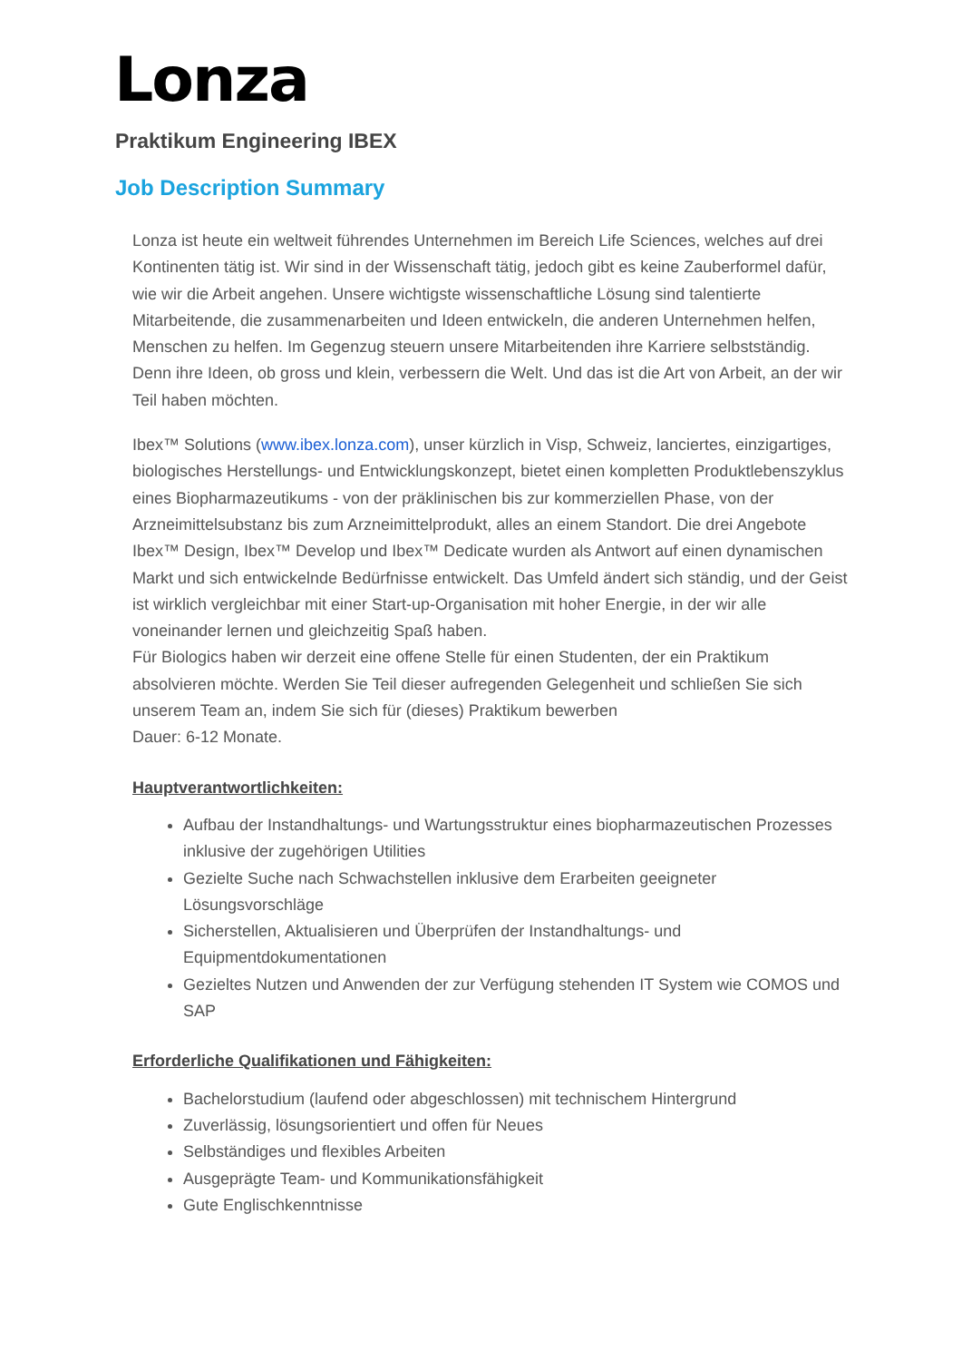Lonza
Praktikum Engineering IBEX
Job Description Summary
Lonza ist heute ein weltweit führendes Unternehmen im Bereich Life Sciences, welches auf drei Kontinenten tätig ist. Wir sind in der Wissenschaft tätig, jedoch gibt es keine Zauberformel dafür, wie wir die Arbeit angehen. Unsere wichtigste wissenschaftliche Lösung sind talentierte Mitarbeitende, die zusammenarbeiten und Ideen entwickeln, die anderen Unternehmen helfen, Menschen zu helfen. Im Gegenzug steuern unsere Mitarbeitenden ihre Karriere selbstständig. Denn ihre Ideen, ob gross und klein, verbessern die Welt. Und das ist die Art von Arbeit, an der wir Teil haben möchten.
Ibex™ Solutions (www.ibex.lonza.com), unser kürzlich in Visp, Schweiz, lanciertes, einzigartiges, biologisches Herstellungs- und Entwicklungskonzept, bietet einen kompletten Produktlebenszyklus eines Biopharmazeutikums - von der präklinischen bis zur kommerziellen Phase, von der Arzneimittelsubstanz bis zum Arzneimittelprodukt, alles an einem Standort. Die drei Angebote Ibex™ Design, Ibex™ Develop und Ibex™ Dedicate wurden als Antwort auf einen dynamischen Markt und sich entwickelnde Bedürfnisse entwickelt. Das Umfeld ändert sich ständig, und der Geist ist wirklich vergleichbar mit einer Start-up-Organisation mit hoher Energie, in der wir alle voneinander lernen und gleichzeitig Spaß haben.
Für Biologics haben wir derzeit eine offene Stelle für einen Studenten, der ein Praktikum absolvieren möchte. Werden Sie Teil dieser aufregenden Gelegenheit und schließen Sie sich unserem Team an, indem Sie sich für (dieses) Praktikum bewerben
Dauer: 6-12 Monate.
Hauptverantwortlichkeiten:
Aufbau der Instandhaltungs- und Wartungsstruktur eines biopharmazeutischen Prozesses inklusive der zugehörigen Utilities
Gezielte Suche nach Schwachstellen inklusive dem Erarbeiten geeigneter Lösungsvorschläge
Sicherstellen, Aktualisieren und Überprüfen der Instandhaltungs- und Equipmentdokumentationen
Gezieltes Nutzen und Anwenden der zur Verfügung stehenden IT System wie COMOS und SAP
Erforderliche Qualifikationen und Fähigkeiten:
Bachelorstudium (laufend oder abgeschlossen) mit technischem Hintergrund
Zuverlässig, lösungsorientiert und offen für Neues
Selbständiges und flexibles Arbeiten
Ausgeprägte Team- und Kommunikationsfähigkeit
Gute Englischkenntnisse